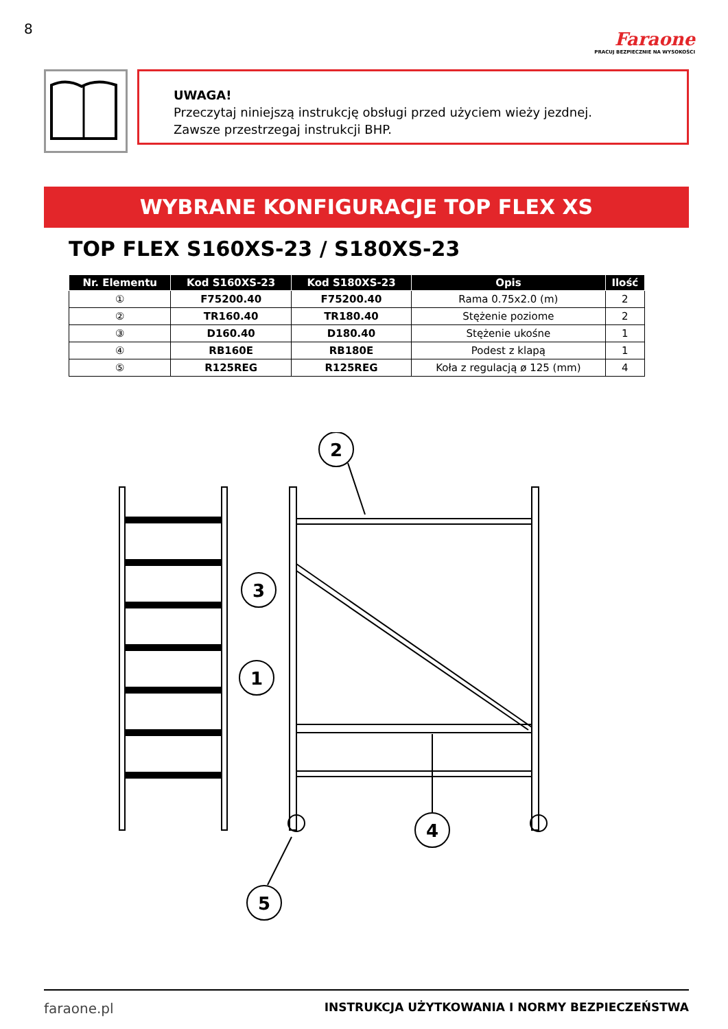8
Faraone
PRACUJ BEZPIECZNIE NA WYSOKOŚCI
UWAGA!
Przeczytaj niniejszą instrukcję obsługi przed użyciem wieży jezdnej.
Zawsze przestrzegaj instrukcji BHP.
WYBRANE KONFIGURACJE TOP FLEX XS
TOP FLEX S160XS-23 / S180XS-23
| Nr. Elementu | Kod S160XS-23 | Kod S180XS-23 | Opis | Ilość |
| --- | --- | --- | --- | --- |
| ① | F75200.40 | F75200.40 | Rama 0.75x2.0 (m) | 2 |
| ② | TR160.40 | TR180.40 | Stężenie poziome | 2 |
| ③ | D160.40 | D180.40 | Stężenie ukośne | 1 |
| ④ | RB160E | RB180E | Podest z klapą | 1 |
| ⑤ | R125REG | R125REG | Koła z regulacją ø 125 (mm) | 4 |
2
3
1
4
5
faraone.pl INSTRUKCJA UŻYTKOWANIA I NORMY BEZPIECZEŃSTWA